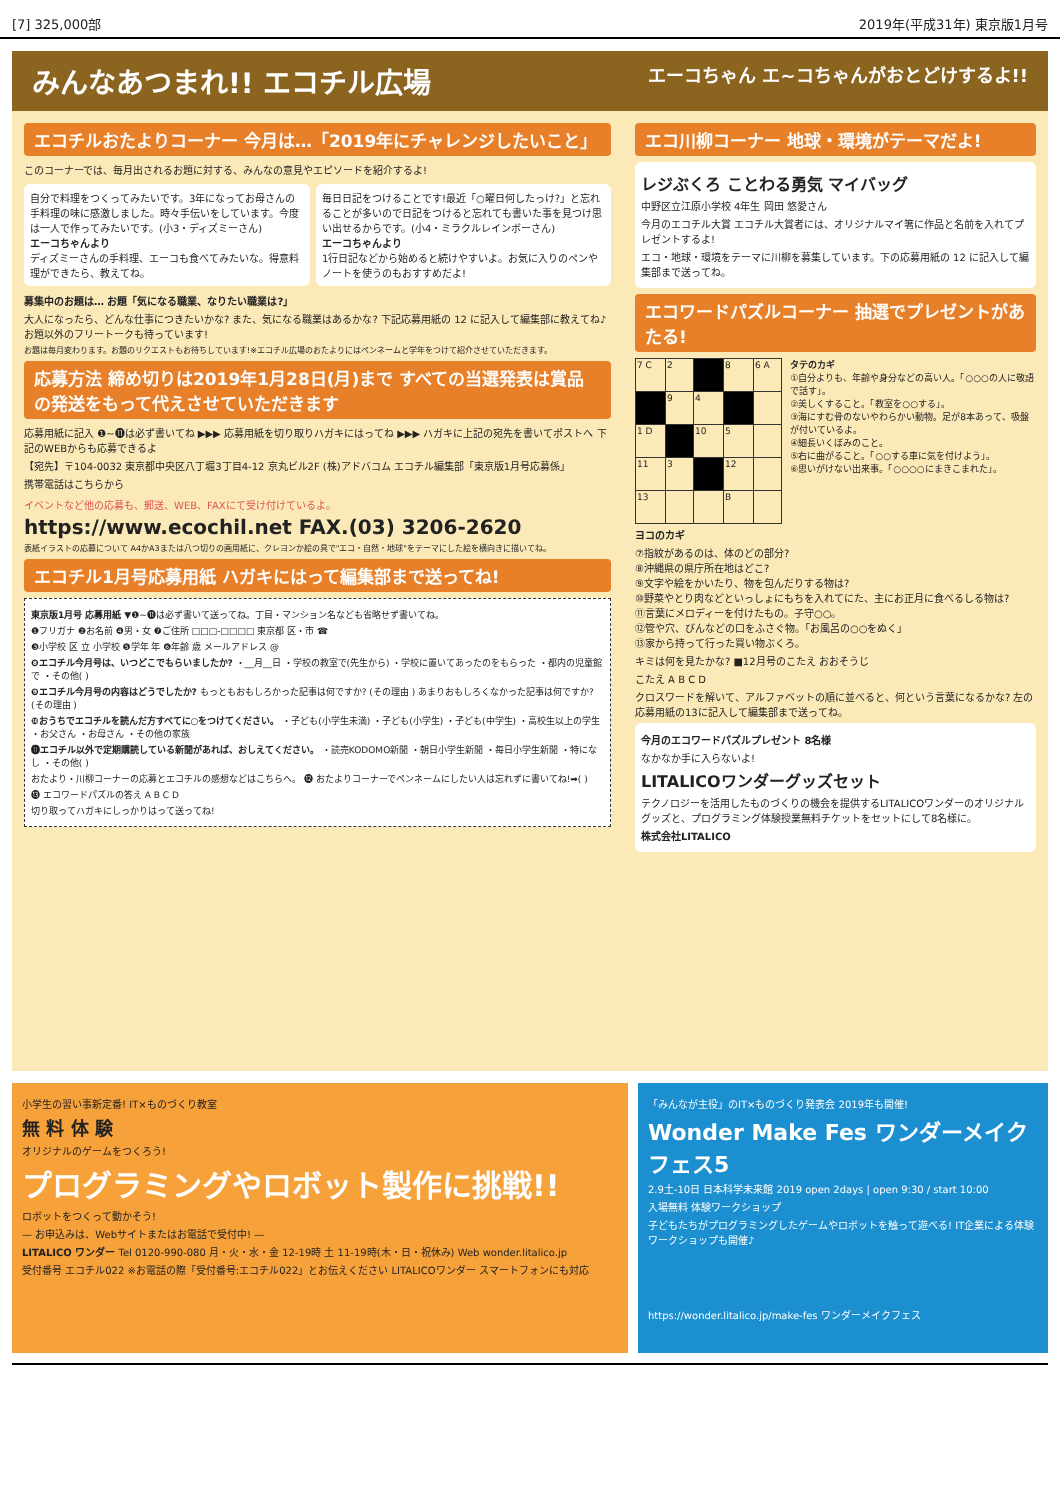[7] 325,000部 2019年(平成31年) 東京版1月号
みんなあつまれ!! エコチル広場 エーコちゃん エ~コちゃんがおとどけするよ!!
エコチルおたよりコーナー 今月は…「2019年にチャレンジしたいこと」
このコーナーでは、毎月出されるお題に対する、みんなの意見やエピソードを紹介するよ!
自分で料理をつくってみたいです。3年になってお母さんの手料理の味に感激しました。時々手伝いをしています。今度は一人で作ってみたいです。(小3・ディズミーさん)
エーコちゃんより
ディズミーさんの手料理、エーコも食べてみたいな。得意料理ができたら、教えてね。
毎日日記をつけることです!最近「○曜日何したっけ?」と忘れることが多いので日記をつけると忘れても書いた事を見つけ思い出せるからです。(小4・ミラクルレインボーさん)
エーコちゃんより
1行日記などから始めると続けやすいよ。お気に入りのペンやノートを使うのもおすすめだよ!
募集中のお題は… お題「気になる職業、なりたい職業は?」
大人になったら、どんな仕事につきたいかな? また、気になる職業はあるかな? 下記応募用紙の 12 に記入して編集部に教えてね♪ お題以外のフリートークも待っています!
お題は毎月変わります。お題のリクエストもお待ちしています!※エコチル広場のおたよりにはペンネームと学年をつけて紹介させていただきます。
応募方法 締め切りは2019年1月28日(月)まで すべての当選発表は賞品の発送をもって代えさせていただきます
応募用紙に記入 ❶~⓫は必ず書いてね ▶▶▶ 応募用紙を切り取りハガキにはってね ▶▶▶ ハガキに上記の宛先を書いてポストへ 下記のWEBからも応募できるよ
【宛先】〒104-0032 東京都中央区八丁堀3丁目4-12 京丸ビル2F (株)アドバコム エコチル編集部「東京版1月号応募係」
携帯電話はこちらから
イベントなど他の応募も、郵送、WEB、FAXにて受け付けているよ。
https://www.ecochil.net FAX.(03) 3206-2620
表紙イラストの応募について A4かA3または八つ切りの画用紙に、クレヨンか絵の具で"エコ・自然・地球"をテーマにした絵を横向きに描いてね。
エコチル1月号応募用紙 ハガキにはって編集部まで送ってね!
東京版1月号 応募用紙 ▼❶~⓫は必ず書いて送ってね。丁目・マンション名なども省略せず書いてね。
❶フリガナ ❷お名前 ❹男・女 ❼ご住所 □□□-□□□□ 東京都 区・市 ☎
❸小学校 区 立 小学校 ❺学年 年 ❻年齢 歳 メールアドレス @
❽エコチル今月号は、いつどこでもらいましたか? ・__月__日 ・学校の教室で(先生から) ・学校に置いてあったのをもらった ・都内の児童館で ・その他( )
❾エコチル今月号の内容はどうでしたか? もっともおもしろかった記事は何ですか? (その理由 ) あまりおもしろくなかった記事は何ですか? (その理由 )
❿おうちでエコチルを読んだ方すべてに○をつけてください。 ・子ども(小学生未満) ・子ども(小学生) ・子ども(中学生) ・高校生以上の学生 ・お父さん ・お母さん ・その他の家族
⓫エコチル以外で定期購読している新聞があれば、おしえてください。 ・読売KODOMO新聞 ・朝日小学生新聞 ・毎日小学生新聞 ・特になし ・その他( )
おたより・川柳コーナーの応募とエコチルの感想などはこちらへ。 ⓬ おたよりコーナーでペンネームにしたい人は忘れずに書いてね!➡( )
⓭ エコワードパズルの答え A B C D
切り取ってハガキにしっかりはって送ってね!
エコ川柳コーナー 地球・環境がテーマだよ!
レジぶくろ ことわる勇気 マイバッグ
中野区立江原小学校 4年生 岡田 悠愛さん
今月のエコチル大賞 エコチル大賞者には、オリジナルマイ箸に作品と名前を入れてプレゼントするよ!
エコ・地球・環境をテーマに川柳を募集しています。下の応募用紙の 12 に記入して編集部まで送ってね。
エコワードパズルコーナー 抽選でプレゼントがあたる!
| 7 C | 2 | | 8 | 6 A |
| | 9 | 4 | | |
| 1 D | | 10 | 5 | |
| 11 | 3 | | 12 | |
| 13 | | | B | |
タテのカギ
①自分よりも、年齢や身分などの高い人。「○○○の人に敬語で話す」。
②美しくすること。「教室を○○する」。
③海にすむ骨のないやわらかい動物。足が8本あって、吸盤が付いているよ。
④細長いくぼみのこと。
⑤右に曲がること。「○○する車に気を付けよう」。
⑥思いがけない出来事。「○○○○にまきこまれた」。
ヨコのカギ
⑦指紋があるのは、体のどの部分?
⑧沖縄県の県庁所在地はどこ?
⑨文字や絵をかいたり、物を包んだりする物は?
⑩野菜やとり肉などといっしょにもちを入れてにた、主にお正月に食べるしる物は?
⑪言葉にメロディーを付けたもの。子守○○。
⑫管や穴、びんなどの口をふさぐ物。「お風呂の○○をぬく」
⑬家から持って行った買い物ぶくろ。
キミは何を見たかな? ■12月号のこたえ おおそうじ
こたえ A B C D
クロスワードを解いて、アルファベットの順に並べると、何という言葉になるかな? 左の応募用紙の13に記入して編集部まで送ってね。
今月のエコワードパズルプレゼント 8名様
なかなか手に入らないよ!
LITALICOワンダーグッズセット
テクノロジーを活用したものづくりの機会を提供するLITALICOワンダーのオリジナルグッズと、プログラミング体験授業無料チケットをセットにして8名様に。
株式会社LITALICO
小学生の習い事新定番! IT×ものづくり教室
無 料 体 験
オリジナルのゲームをつくろう!
プログラミングやロボット製作に挑戦!!
ロボットをつくって動かそう!
— お申込みは、Webサイトまたはお電話で受付中! —
LITALICO ワンダー Tel 0120-990-080 月・火・水・金 12-19時 土 11-19時(木・日・祝休み) Web wonder.litalico.jp
受付番号 エコチル022 ※お電話の際「受付番号:エコチル022」とお伝えください LITALICOワンダー スマートフォンにも対応
「みんなが主役」のIT×ものづくり発表会 2019年も開催!
Wonder Make Fes ワンダーメイクフェス5
2.9土-10日 日本科学未来館 2019 open 2days | open 9:30 / start 10:00
入場無料 体験ワークショップ
子どもたちがプログラミングしたゲームやロボットを触って遊べる! IT企業による体験ワークショップも開催♪
https://wonder.litalico.jp/make-fes ワンダーメイクフェス